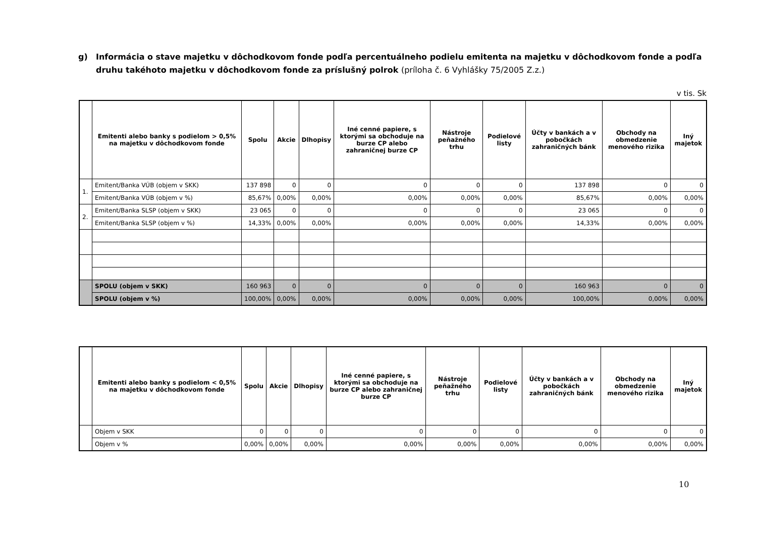g) Informácia o stave majetku v dôchodkovom fonde podľa percentuálneho podielu emitenta na majetku v dôchodkovom fonde a podľa druhu takéhoto majetku v dôchodkovom fonde za príslušný polrok (príloha č. 6 Vyhlášky 75/2005 Z.z.)
v tis. Sk
| | Emitenti alebo banky s podielom > 0,5% na majetku v dôchodkovom fonde | Spolu | Akcie | Dlhopisy | Iné cenné papiere, s ktorými sa obchoduje na burze CP alebo zahraničnej burze CP | Nástroje peňažného trhu | Podielové listy | Účty v bankách a v pobočkách zahraničných bánk | Obchody na obmedzenie menového rizika | Iný majetok |
| --- | --- | --- | --- | --- | --- | --- | --- | --- | --- | --- |
| 1. | Emitent/Banka VÚB (objem v SKK) | 137 898 | 0 | 0 | 0 | 0 | 0 | 137 898 | 0 | 0 |
| | Emitent/Banka VÚB (objem v %) | 85,67% | 0,00% | 0,00% | 0,00% | 0,00% | 0,00% | 85,67% | 0,00% | 0,00% |
| 2. | Emitent/Banka SLSP (objem v SKK) | 23 065 | 0 | 0 | 0 | 0 | 0 | 23 065 | 0 | 0 |
| | Emitent/Banka SLSP (objem v %) | 14,33% | 0,00% | 0,00% | 0,00% | 0,00% | 0,00% | 14,33% | 0,00% | 0,00% |
| | SPOLU (objem v SKK) | 160 963 | 0 | 0 | 0 | 0 | 0 | 160 963 | 0 | 0 |
| | SPOLU (objem v %) | 100,00% | 0,00% | 0,00% | 0,00% | 0,00% | 0,00% | 100,00% | 0,00% | 0,00% |
| | Emitenti alebo banky s podielom < 0,5% na majetku v dôchodkovom fonde | Spolu | Akcie | Dlhopisy | Iné cenné papiere, s ktorými sa obchoduje na burze CP alebo zahraničnej burze CP | Nástroje peňažného trhu | Podielové listy | Účty v bankách a v pobočkách zahraničných bánk | Obchody na obmedzenie menového rizika | Iný majetok |
| --- | --- | --- | --- | --- | --- | --- | --- | --- | --- | --- |
| | Objem v SKK | 0 | 0 | 0 | 0 | 0 | 0 | 0 | 0 | 0 |
| | Objem v % | 0,00% | 0,00% | 0,00% | 0,00% | 0,00% | 0,00% | 0,00% | 0,00% | 0,00% |
10